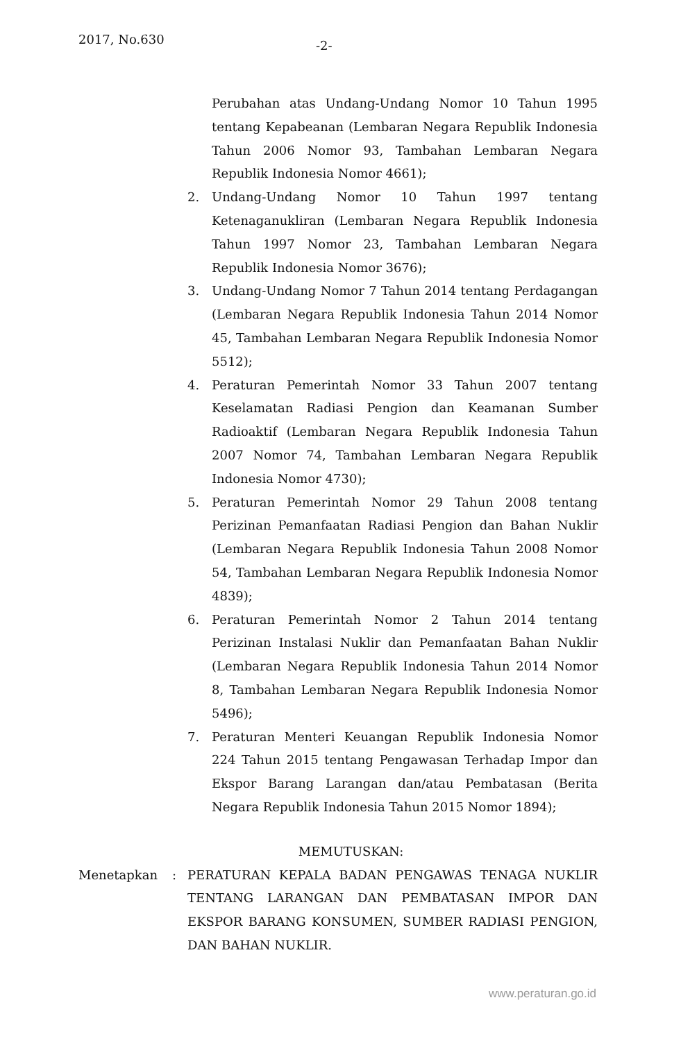2017, No.630 -2-
Perubahan atas Undang-Undang Nomor 10 Tahun 1995 tentang Kepabeanan (Lembaran Negara Republik Indonesia Tahun 2006 Nomor 93, Tambahan Lembaran Negara Republik Indonesia Nomor 4661);
2. Undang-Undang Nomor 10 Tahun 1997 tentang Ketenaganukliran (Lembaran Negara Republik Indonesia Tahun 1997 Nomor 23, Tambahan Lembaran Negara Republik Indonesia Nomor 3676);
3. Undang-Undang Nomor 7 Tahun 2014 tentang Perdagangan (Lembaran Negara Republik Indonesia Tahun 2014 Nomor 45, Tambahan Lembaran Negara Republik Indonesia Nomor 5512);
4. Peraturan Pemerintah Nomor 33 Tahun 2007 tentang Keselamatan Radiasi Pengion dan Keamanan Sumber Radioaktif (Lembaran Negara Republik Indonesia Tahun 2007 Nomor 74, Tambahan Lembaran Negara Republik Indonesia Nomor 4730);
5. Peraturan Pemerintah Nomor 29 Tahun 2008 tentang Perizinan Pemanfaatan Radiasi Pengion dan Bahan Nuklir (Lembaran Negara Republik Indonesia Tahun 2008 Nomor 54, Tambahan Lembaran Negara Republik Indonesia Nomor 4839);
6. Peraturan Pemerintah Nomor 2 Tahun 2014 tentang Perizinan Instalasi Nuklir dan Pemanfaatan Bahan Nuklir (Lembaran Negara Republik Indonesia Tahun 2014 Nomor 8, Tambahan Lembaran Negara Republik Indonesia Nomor 5496);
7. Peraturan Menteri Keuangan Republik Indonesia Nomor 224 Tahun 2015 tentang Pengawasan Terhadap Impor dan Ekspor Barang Larangan dan/atau Pembatasan (Berita Negara Republik Indonesia Tahun 2015 Nomor 1894);
MEMUTUSKAN:
Menetapkan: PERATURAN KEPALA BADAN PENGAWAS TENAGA NUKLIR TENTANG LARANGAN DAN PEMBATASAN IMPOR DAN EKSPOR BARANG KONSUMEN, SUMBER RADIASI PENGION, DAN BAHAN NUKLIR.
www.peraturan.go.id